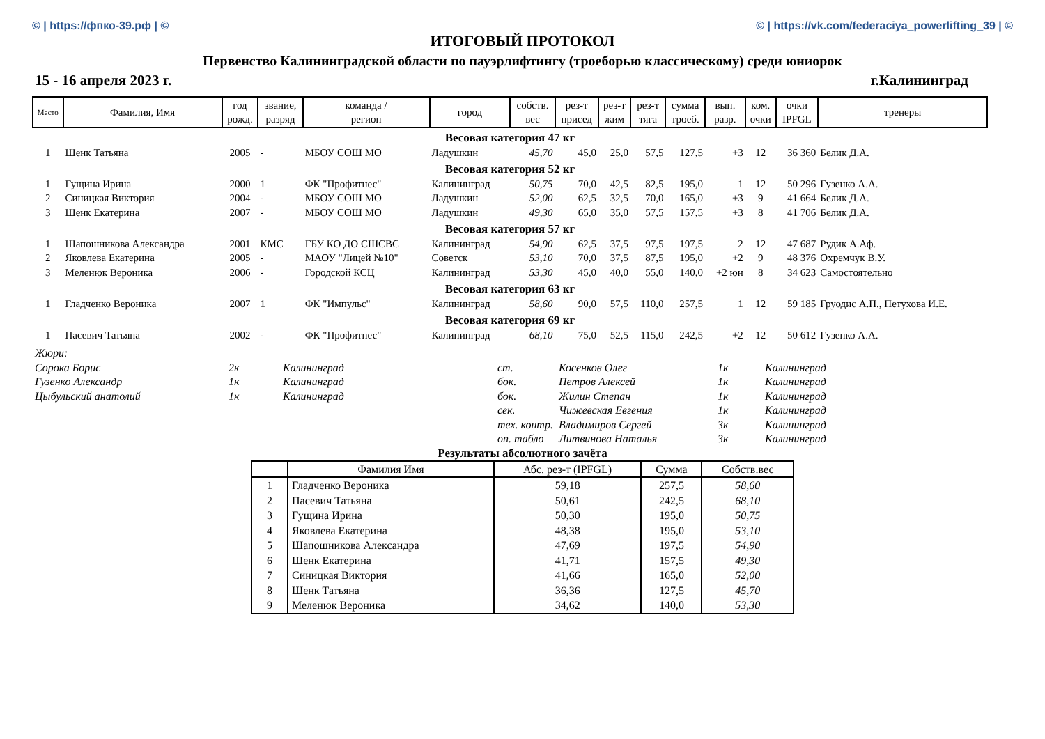© | https://фпко-39.рф | © © | https://vk.com/federaciya_powerlifting_39 | ©
ИТОГОВЫЙ ПРОТОКОЛ
Первенство Калининградской области по пауэрлифтингу (троеборью классическому) среди юниорок
15 - 16 апреля 2023 г. г.Калининград
| Место | Фамилия, Имя | год рожд. | звание, разряд | команда / регион | город | собств. вес | рез-т присед | рез-т жим | рез-т тяга | сумма троеб. | вып. разр. | ком. очки | очки IPFGL | тренеры |
| --- | --- | --- | --- | --- | --- | --- | --- | --- | --- | --- | --- | --- | --- | --- |
| Весовая категория 47 кг | | | | | | | | | | | | | | |
| 1 | Шенк Татьяна | 2005 | - | МБОУ СОШ МО | Ладушкин | 45,70 | 45,0 | 25,0 | 57,5 | 127,5 | +3 | 12 | 36 360 | Белик Д.А. |
| Весовая категория 52 кг | | | | | | | | | | | | | | |
| 1 | Гущина Ирина | 2000 | 1 | ФК "Профитнес" | Калининград | 50,75 | 70,0 | 42,5 | 82,5 | 195,0 | 1 | 12 | 50 296 | Гузенко А.А. |
| 2 | Синицкая Виктория | 2004 | - | МБОУ СОШ МО | Ладушкин | 52,00 | 62,5 | 32,5 | 70,0 | 165,0 | +3 | 9 | 41 664 | Белик Д.А. |
| 3 | Шенк Екатерина | 2007 | - | МБОУ СОШ МО | Ладушкин | 49,30 | 65,0 | 35,0 | 57,5 | 157,5 | +3 | 8 | 41 706 | Белик Д.А. |
| Весовая категория 57 кг | | | | | | | | | | | | | | |
| 1 | Шапошникова Александра | 2001 | КМС | ГБУ КО ДО СШСВС | Калининград | 54,90 | 62,5 | 37,5 | 97,5 | 197,5 | 2 | 12 | 47 687 | Рудик А.Аф. |
| 2 | Яковлева Екатерина | 2005 | - | МАОУ "Лицей №10" | Советск | 53,10 | 70,0 | 37,5 | 87,5 | 195,0 | +2 | 9 | 48 376 | Охремчук В.У. |
| 3 | Меленюк Вероника | 2006 | - | Городской КСЦ | Калининград | 53,30 | 45,0 | 40,0 | 55,0 | 140,0 | +2 юн | 8 | 34 623 | Самостоятельно |
| Весовая категория 63 кг | | | | | | | | | | | | | | |
| 1 | Гладченко Вероника | 2007 | 1 | ФК "Импульс" | Калининград | 58,60 | 90,0 | 57,5 | 110,0 | 257,5 | 1 | 12 | 59 185 | Груодис А.П., Петухова И.Е. |
| Весовая категория 69 кг | | | | | | | | | | | | | | |
| 1 | Пасевич Татьяна | 2002 | - | ФК "Профитнес" | Калининград | 68,10 | 75,0 | 52,5 | 115,0 | 242,5 | +2 | 12 | 50 612 | Гузенко А.А. |
| Жюри: | | | | | | |
| Сорока Борис | 2к | Калининград | ст. | Косенков Олег | 1к | Калининград |
| Гузенко Александр | 1к | Калининград | бок. | Петров Алексей | 1к | Калининград |
| Цыбульский анатолий | 1к | Калининград | бок. | Жилин Степан | 1к | Калининград |
| | | | сек. | Чижевская Евгения | 1к | Калининград |
| | | | тех. контр. | Владимиров Сергей | 3к | Калининград |
| | | | оп. табло | Литвинова Наталья | 3к | Калининград |
Результаты абсолютного зачёта
| | Фамилия Имя | Абс. рез-т (IPFGL) | Сумма | Собств.вес |
| --- | --- | --- | --- | --- |
| 1 | Гладченко Вероника | 59,18 | 257,5 | 58,60 |
| 2 | Пасевич Татьяна | 50,61 | 242,5 | 68,10 |
| 3 | Гущина Ирина | 50,30 | 195,0 | 50,75 |
| 4 | Яковлева Екатерина | 48,38 | 195,0 | 53,10 |
| 5 | Шапошникова Александра | 47,69 | 197,5 | 54,90 |
| 6 | Шенк Екатерина | 41,71 | 157,5 | 49,30 |
| 7 | Синицкая Виктория | 41,66 | 165,0 | 52,00 |
| 8 | Шенк Татьяна | 36,36 | 127,5 | 45,70 |
| 9 | Меленюк Вероника | 34,62 | 140,0 | 53,30 |